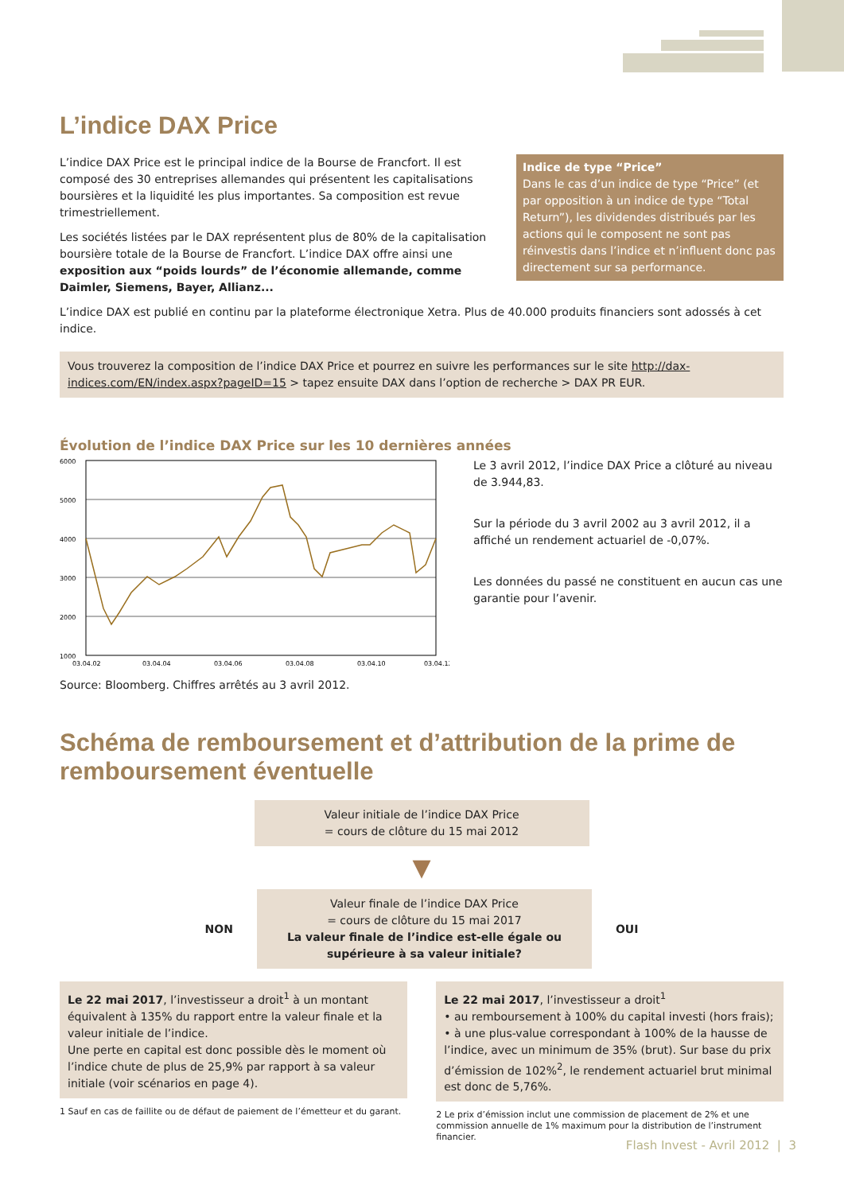L’indice DAX Price
Indice de type “Price”
Dans le cas d’un indice de type “Price” (et par opposition à un indice de type “Total Return”), les dividendes distribués par les actions qui le composent ne sont pas réinvestis dans l’indice et n’influent donc pas directement sur sa performance.
L’indice DAX Price est le principal indice de la Bourse de Francfort. Il est composé des 30 entreprises allemandes qui présentent les capitalisations boursières et la liquidité les plus importantes. Sa composition est revue trimestriellement.
Les sociétés listées par le DAX représentent plus de 80% de la capitalisation boursière totale de la Bourse de Francfort. L’indice DAX offre ainsi une exposition aux “poids lourds” de l’économie allemande, comme Daimler, Siemens, Bayer, Allianz...
L’indice DAX est publié en continu par la plateforme électronique Xetra. Plus de 40.000 produits financiers sont adossés à cet indice.
Vous trouverez la composition de l’indice DAX Price et pourrez en suivre les performances sur le site http://dax-indices.com/EN/index.aspx?pageID=15 > tapez ensuite DAX dans l’option de recherche > DAX PR EUR.
Évolution de l’indice DAX Price sur les 10 dernières années
6000
5000
4000
3000
2000
1000
03.04.02
03.04.04
03.04.06
03.04.08
03.04.10
03.04.12
Source: Bloomberg. Chiffres arrêtés au 3 avril 2012.
Le 3 avril 2012, l’indice DAX Price a clôturé au niveau de 3.944,83.
Sur la période du 3 avril 2002 au 3 avril 2012, il a affiché un rendement actuariel de -0,07%.
Les données du passé ne constituent en aucun cas une garantie pour l’avenir.
Schéma de remboursement et d’attribution de la prime de remboursement éventuelle
Valeur initiale de l’indice DAX Price
= cours de clôture du 15 mai 2012
▼
NON
Valeur finale de l’indice DAX Price
= cours de clôture du 15 mai 2017
La valeur finale de l’indice est-elle égale ou supérieure à sa valeur initiale?
OUI
Le 22 mai 2017, l’investisseur a droit<sup>1</sup> à un montant équivalent à 135% du rapport entre la valeur finale et la valeur initiale de l’indice.
Une perte en capital est donc possible dès le moment où l’indice chute de plus de 25,9% par rapport à sa valeur initiale (voir scénarios en page 4).
1 Sauf en cas de faillite ou de défaut de paiement de l’émetteur et du garant.
Le 22 mai 2017, l’investisseur a droit<sup>1</sup>
• au remboursement à 100% du capital investi (hors frais);
• à une plus-value correspondant à 100% de la hausse de l’indice, avec un minimum de 35% (brut). Sur base du prix d’émission de 102%<sup>2</sup>, le rendement actuariel brut minimal est donc de 5,76%.
2 Le prix d’émission inclut une commission de placement de 2% et une commission annuelle de 1% maximum pour la distribution de l’instrument financier.
Flash Invest - Avril 2012 | 3